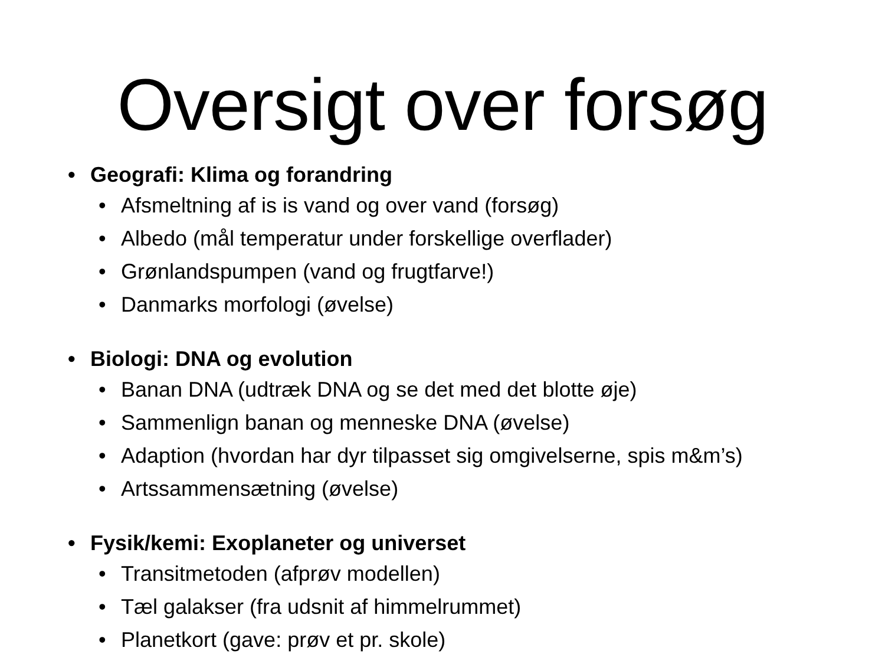Oversigt over forsøg
• Geografi: Klima og forandring
• Afsmeltning af is is vand og over vand (forsøg)
• Albedo (mål temperatur under forskellige overflader)
• Grønlandspumpen (vand og frugtfarve!)
• Danmarks morfologi (øvelse)
• Biologi: DNA og evolution
• Banan DNA (udtræk DNA og se det med det blotte øje)
• Sammenlign banan og menneske DNA (øvelse)
• Adaption (hvordan har dyr tilpasset sig omgivelserne, spis m&m’s)
• Artssammensætning (øvelse)
• Fysik/kemi: Exoplaneter og universet
• Transitmetoden (afprøv modellen)
• Tæl galakser (fra udsnit af himmelrummet)
• Planetkort (gave: prøv et pr. skole)